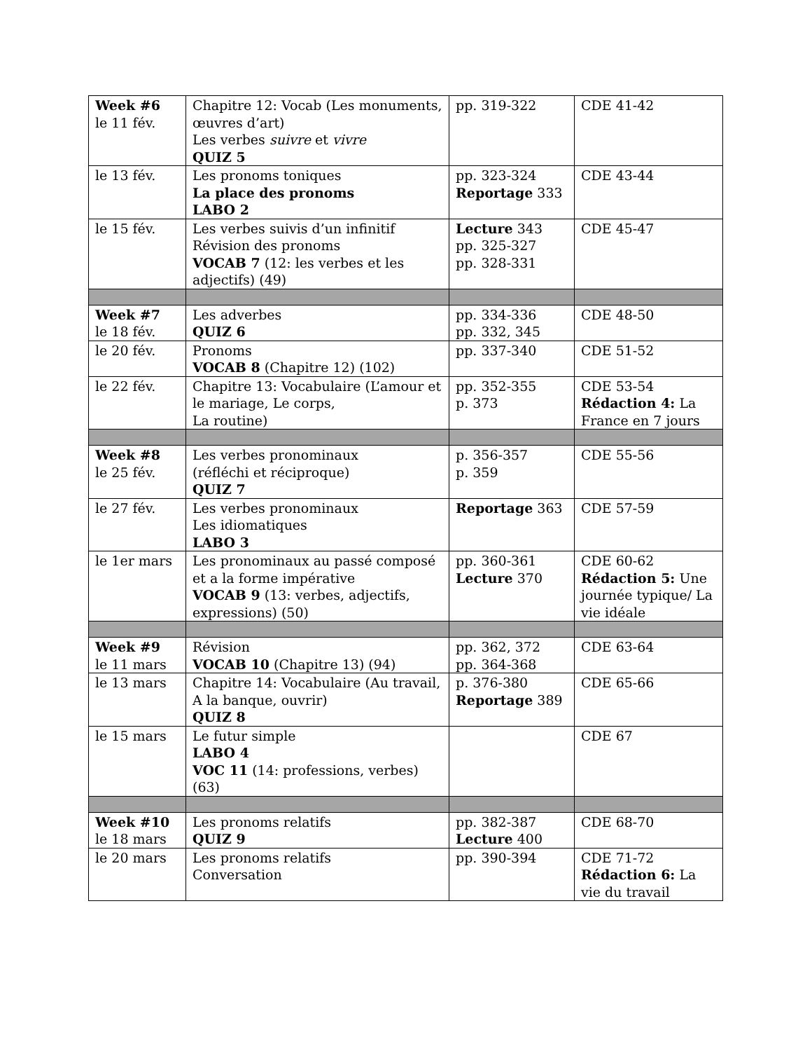| Week #6 le 11 fév. | Chapitre 12: Vocab (Les monuments, œuvres d’art) Les verbes suivre et vivre QUIZ 5 | pp. 319-322 | CDE 41-42 |
| le 13 fév. | Les pronoms toniques La place des pronoms LABO 2 | pp. 323-324 Reportage 333 | CDE 43-44 |
| le 15 fév. | Les verbes suivis d’un infinitif Révision des pronoms VOCAB 7 (12: les verbes et les adjectifs) (49) | Lecture 343 pp. 325-327 pp. 328-331 | CDE 45-47 |
| Week #7 le 18 fév. | Les adverbes QUIZ 6 | pp. 334-336 pp. 332, 345 | CDE 48-50 |
| le 20 fév. | Pronoms VOCAB 8 (Chapitre 12) (102) | pp. 337-340 | CDE 51-52 |
| le 22 fév. | Chapitre 13: Vocabulaire (L’amour et le mariage, Le corps, La routine) | pp. 352-355 p. 373 | CDE 53-54 Rédaction 4: La France en 7 jours |
| Week #8 le 25 fév. | Les verbes pronominaux (réfléchi et réciproque) QUIZ 7 | p. 356-357 p. 359 | CDE 55-56 |
| le 27 fév. | Les verbes pronominaux Les idiomatiques LABO 3 | Reportage 363 | CDE 57-59 |
| le 1er mars | Les pronominaux au passé composé et a la forme impérative VOCAB 9 (13: verbes, adjectifs, expressions) (50) | pp. 360-361 Lecture 370 | CDE 60-62 Rédaction 5: Une journée typique/ La vie idéale |
| Week #9 le 11 mars | Révision VOCAB 10 (Chapitre 13) (94) | pp. 362, 372 pp. 364-368 | CDE 63-64 |
| le 13 mars | Chapitre 14: Vocabulaire (Au travail, A la banque, ouvrir) QUIZ 8 | p. 376-380 Reportage 389 | CDE 65-66 |
| le 15 mars | Le futur simple LABO 4 VOC 11 (14: professions, verbes) (63) | | CDE 67 |
| Week #10 le 18 mars | Les pronoms relatifs QUIZ 9 | pp. 382-387 Lecture 400 | CDE 68-70 |
| le 20 mars | Les pronoms relatifs Conversation | pp. 390-394 | CDE 71-72 Rédaction 6: La vie du travail |